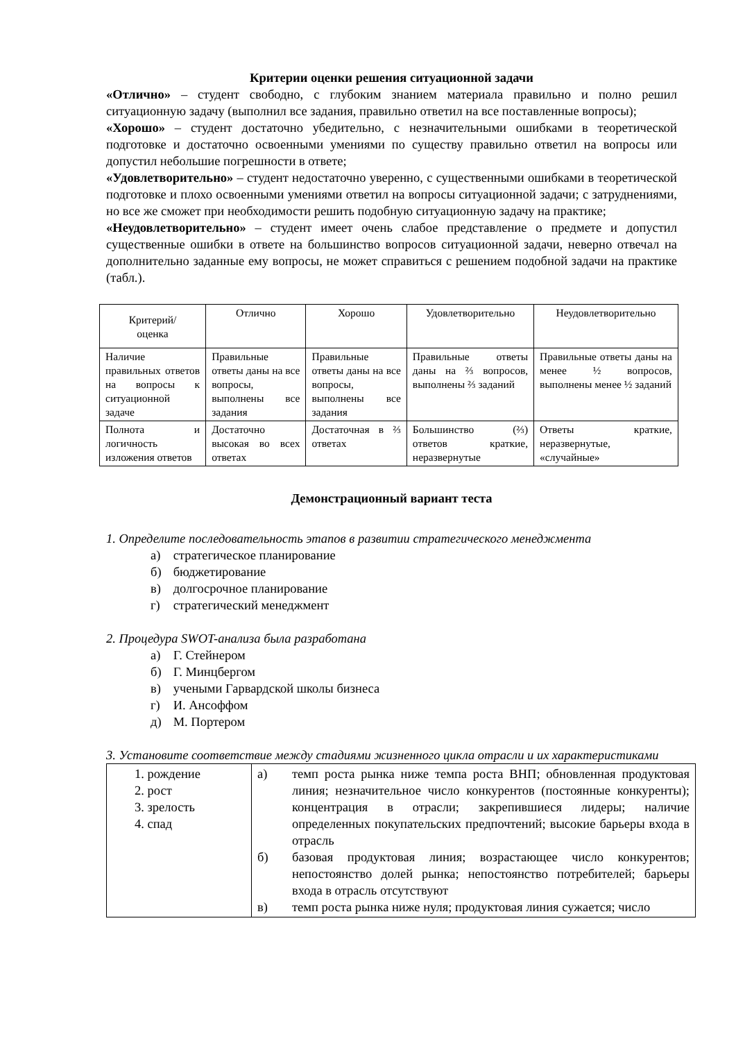Критерии оценки решения ситуационной задачи
«Отлично» – студент свободно, с глубоким знанием материала правильно и полно решил ситуационную задачу (выполнил все задания, правильно ответил на все поставленные вопросы);
«Хорошо» – студент достаточно убедительно, с незначительными ошибками в теоретической подготовке и достаточно освоенными умениями по существу правильно ответил на вопросы или допустил небольшие погрешности в ответе;
«Удовлетворительно» – студент недостаточно уверенно, с существенными ошибками в теоретической подготовке и плохо освоенными умениями ответил на вопросы ситуационной задачи; с затруднениями, но все же сможет при необходимости решить подобную ситуационную задачу на практике;
«Неудовлетворительно» – студент имеет очень слабое представление о предмете и допустил существенные ошибки в ответе на большинство вопросов ситуационной задачи, неверно отвечал на дополнительно заданные ему вопросы, не может справиться с решением подобной задачи на практике (табл.).
| Критерий/ оценка | Отлично | Хорошо | Удовлетворительно | Неудовлетворительно |
| Наличие правильных ответов на вопросы к ситуационной задаче | Правильные ответы даны на все вопросы, выполнены все задания | Правильные ответы даны на все вопросы, выполнены все задания | Правильные ответы даны на ⅔ вопросов, выполнены ⅔ заданий | Правильные ответы даны на менее ½ вопросов, выполнены менее ½ заданий |
| Полнота и логичность изложения ответов | Достаточно высокая во всех ответах | Достаточная в ⅔ ответах | Большинство (⅔) ответов краткие, неразвернутые | Ответы краткие, неразвернутые, «случайные» |
Демонстрационный вариант теста
1. Определите последовательность этапов в развитии стратегического менеджмента
а) стратегическое планирование
б) бюджетирование
в) долгосрочное планирование
г) стратегический менеджмент
2. Процедура SWOT-анализа была разработана
а) Г. Стейнером
б) Г. Минцбергом
в) учеными Гарвардской школы бизнеса
г) И. Ансоффом
д) М. Портером
3. Установите соответствие между стадиями жизненного цикла отрасли и их характеристиками
| 1. рождение 2. рост 3. зрелость 4. спад | а) темп роста рынка ниже темпа роста ВНП; обновленная продуктовая линия; незначительное число конкурентов (постоянные конкуренты); концентрация в отрасли; закрепившиеся лидеры; наличие определенных покупательских предпочтений; высокие барьеры входа в отрасль б) базовая продуктовая линия; возрастающее число конкурентов; непостоянство долей рынка; непостоянство потребителей; барьеры входа в отрасль отсутствуют в) темп роста рынка ниже нуля; продуктовая линия сужается; число |